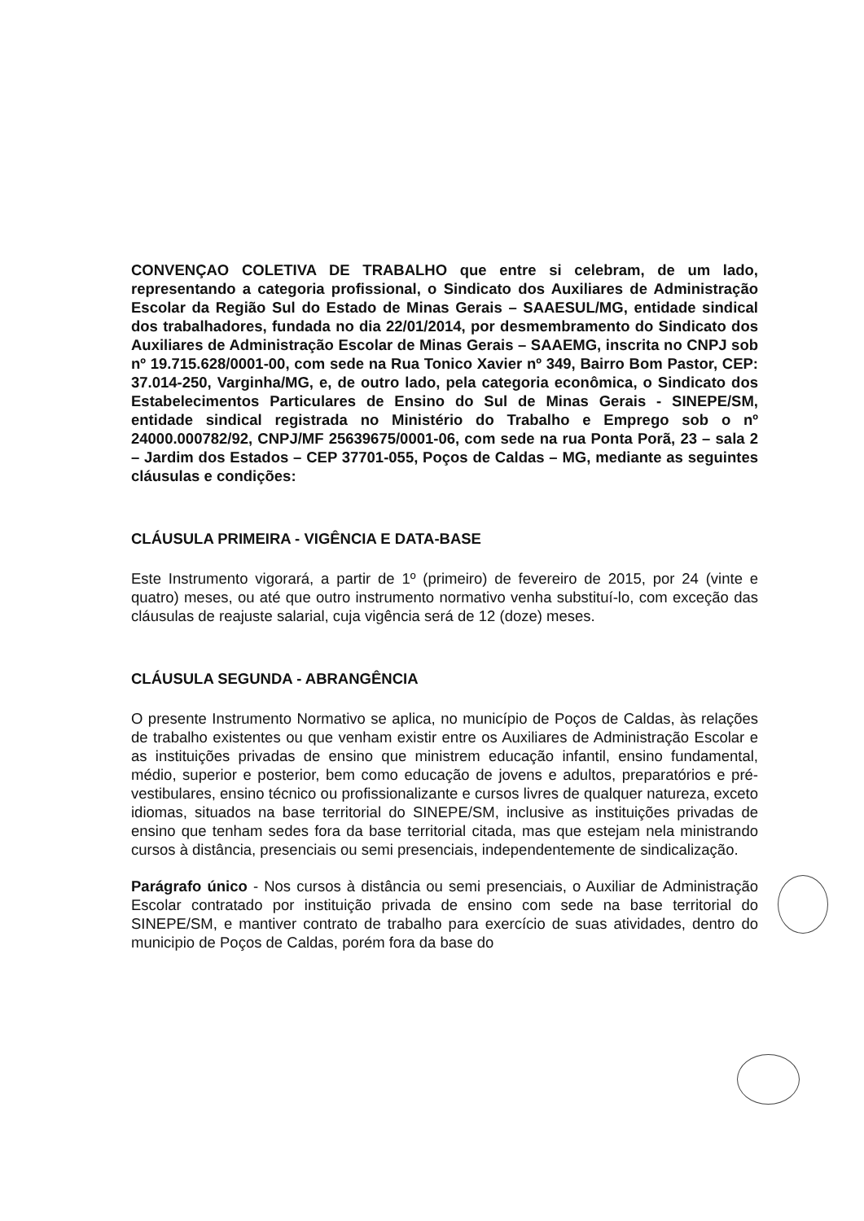CONVENÇAO COLETIVA DE TRABALHO que entre si celebram, de um lado, representando a categoria profissional, o Sindicato dos Auxiliares de Administração Escolar da Região Sul do Estado de Minas Gerais – SAAESUL/MG, entidade sindical dos trabalhadores, fundada no dia 22/01/2014, por desmembramento do Sindicato dos Auxiliares de Administração Escolar de Minas Gerais – SAAEMG, inscrita no CNPJ sob nº 19.715.628/0001-00, com sede na Rua Tonico Xavier nº 349, Bairro Bom Pastor, CEP: 37.014-250, Varginha/MG, e, de outro lado, pela categoria econômica, o Sindicato dos Estabelecimentos Particulares de Ensino do Sul de Minas Gerais - SINEPE/SM, entidade sindical registrada no Ministério do Trabalho e Emprego sob o nº 24000.000782/92, CNPJ/MF 25639675/0001-06, com sede na rua Ponta Porã, 23 – sala 2 – Jardim dos Estados – CEP 37701-055, Poços de Caldas – MG, mediante as seguintes cláusulas e condições:
CLÁUSULA PRIMEIRA - VIGÊNCIA E DATA-BASE
Este Instrumento vigorará, a partir de 1º (primeiro) de fevereiro de 2015, por 24 (vinte e quatro) meses, ou até que outro instrumento normativo venha substituí-lo, com exceção das cláusulas de reajuste salarial, cuja vigência será de 12 (doze) meses.
CLÁUSULA SEGUNDA - ABRANGÊNCIA
O presente Instrumento Normativo se aplica, no município de Poços de Caldas, às relações de trabalho existentes ou que venham existir entre os Auxiliares de Administração Escolar e as instituições privadas de ensino que ministrem educação infantil, ensino fundamental, médio, superior e posterior, bem como educação de jovens e adultos, preparatórios e pré-vestibulares, ensino técnico ou profissionalizante e cursos livres de qualquer natureza, exceto idiomas, situados na base territorial do SINEPE/SM, inclusive as instituições privadas de ensino que tenham sedes fora da base territorial citada, mas que estejam nela ministrando cursos à distância, presenciais ou semi presenciais, independentemente de sindicalização.
Parágrafo único - Nos cursos à distância ou semi presenciais, o Auxiliar de Administração Escolar contratado por instituição privada de ensino com sede na base territorial do SINEPE/SM, e mantiver contrato de trabalho para exercício de suas atividades, dentro do municipio de Poços de Caldas, porém fora da base do